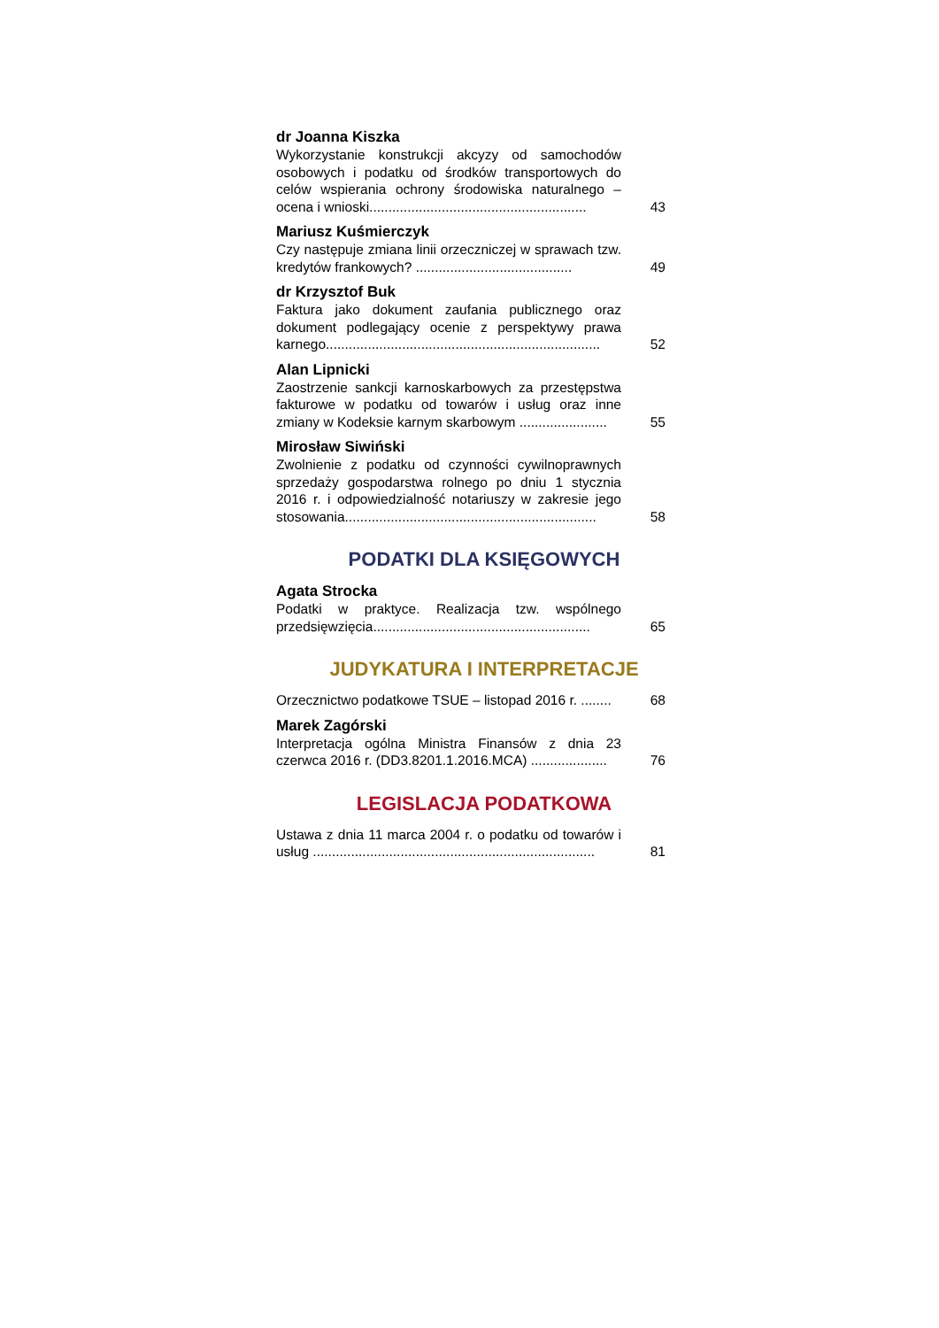dr Joanna Kiszka
Wykorzystanie konstrukcji akcyzy od samochodów osobowych i podatku od środków transportowych do celów wspierania ochrony środowiska naturalnego – ocena i wnioski.........................................................
43
Mariusz Kuśmierczyk
Czy następuje zmiana linii orzeczniczej w sprawach tzw. kredytów frankowych? .........................................
49
dr Krzysztof Buk
Faktura jako dokument zaufania publicznego oraz dokument podlegający ocenie z perspektywy prawa karnego........................................................................
52
Alan Lipnicki
Zaostrzenie sankcji karnoskarbowych za przestępstwa fakturowe w podatku od towarów i usług oraz inne zmiany w Kodeksie karnym skarbowym .......................
55
Mirosław Siwiński
Zwolnienie z podatku od czynności cywilnoprawnych sprzedaży gospodarstwa rolnego po dniu 1 stycznia 2016 r. i odpowiedzialność notariuszy w zakresie jego stosowania..................................................................
58
PODATKI DLA KSIĘGOWYCH
Agata Strocka
Podatki w praktyce. Realizacja tzw. wspólnego przedsięwzięcia.........................................................
65
JUDYKATURA I INTERPRETACJE
Orzecznictwo podatkowe TSUE – listopad 2016 r. ........
68
Marek Zagórski
Interpretacja ogólna Ministra Finansów z dnia 23 czerwca 2016 r. (DD3.8201.1.2016.MCA) ....................
76
LEGISLACJA PODATKOWA
Ustawa z dnia 11 marca 2004 r. o podatku od towarów i usług ..........................................................................
81